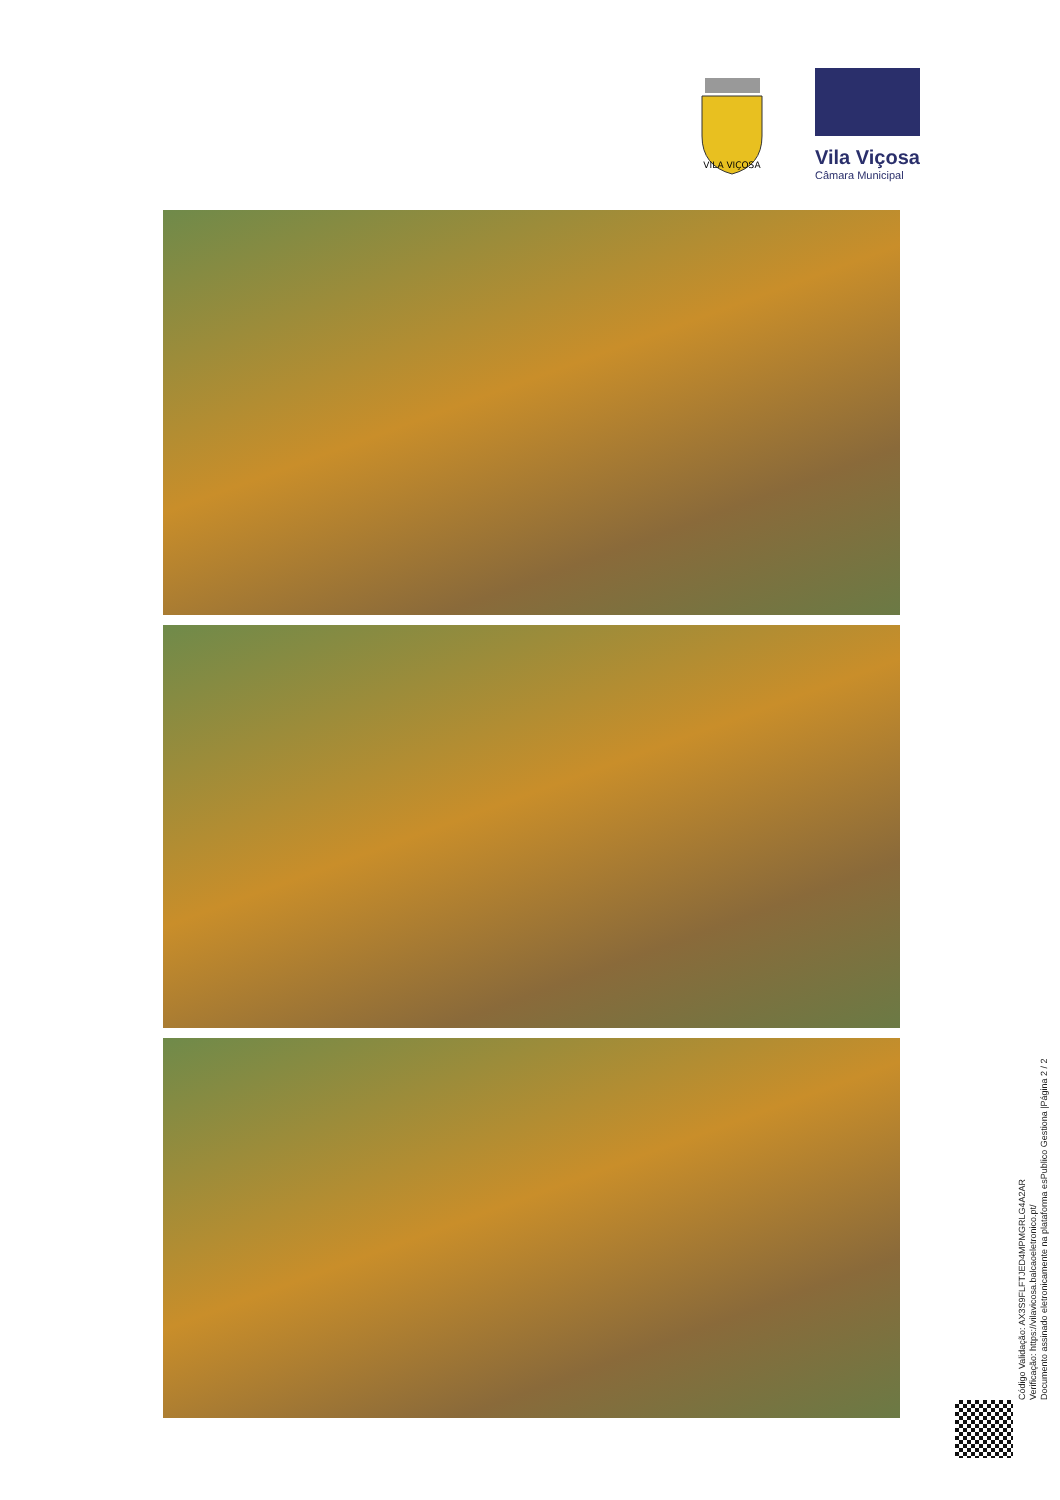VILA VIÇOSA
Vila Viçosa
Câmara Municipal
Código Validação: AX3S9FLFTJED4MPMGRLG4A2AR
Verificação: https://vilavicosa.balcaoeletronico.pt/
Documento assinado eletronicamente na plataforma esPublico Gestiona |Página 2 / 2